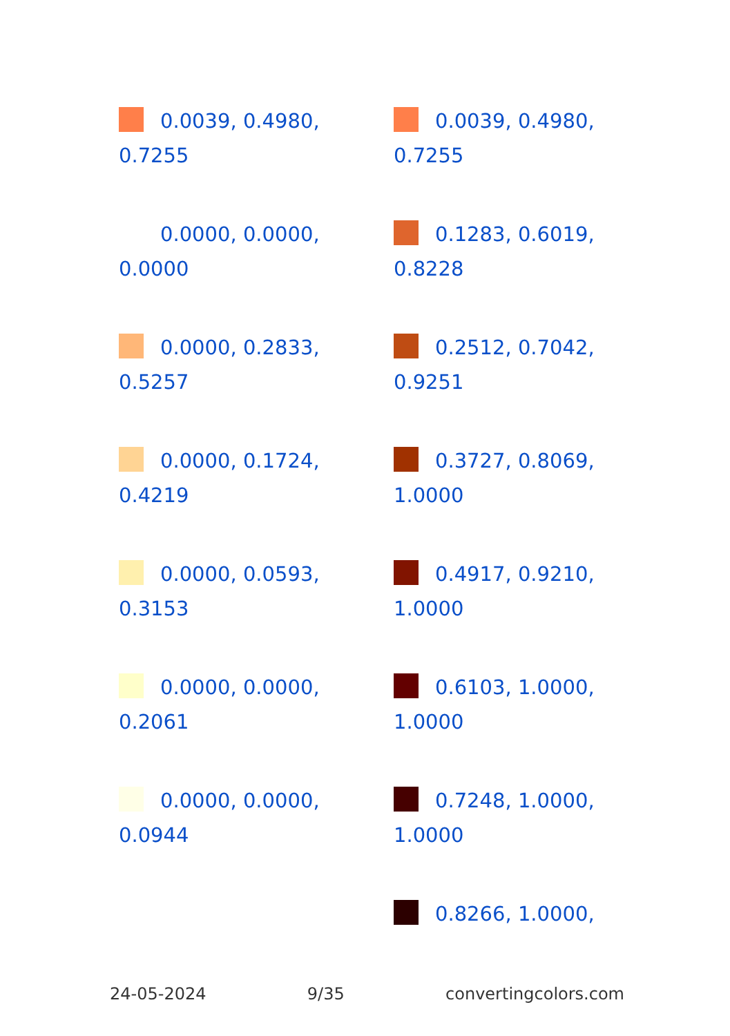0.0039, 0.4980,
0.7255
0.0000, 0.0000,
0.0000
0.0000, 0.2833,
0.5257
0.0000, 0.1724,
0.4219
0.0000, 0.0593,
0.3153
0.0000, 0.0000,
0.2061
0.0000, 0.0000,
0.0944
0.0039, 0.4980,
0.7255
0.1283, 0.6019,
0.8228
0.2512, 0.7042,
0.9251
0.3727, 0.8069,
1.0000
0.4917, 0.9210,
1.0000
0.6103, 1.0000,
1.0000
0.7248, 1.0000,
1.0000
0.8266, 1.0000,
24-05-2024 9/35 convertingcolors.com